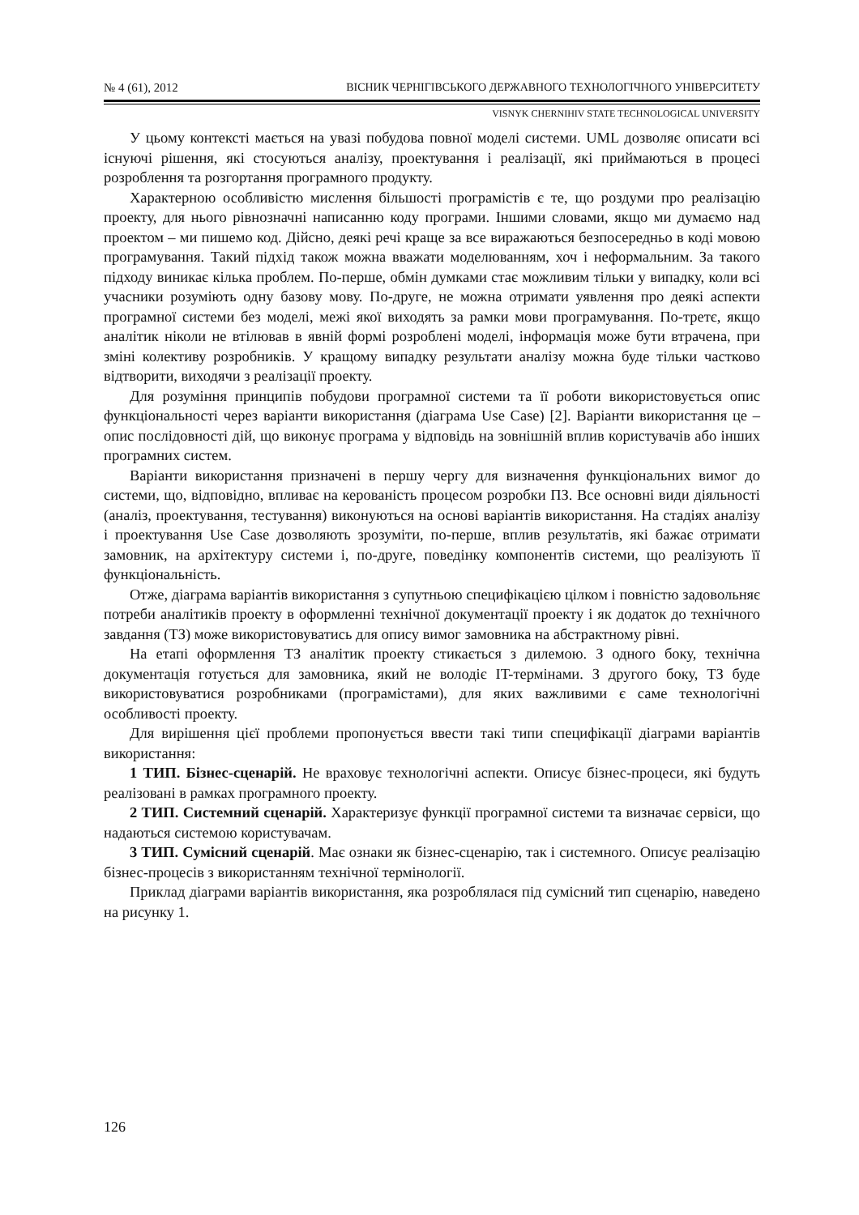№ 4 (61), 2012 ВІСНИК ЧЕРНІГІВСЬКОГО ДЕРЖАВНОГО ТЕХНОЛОГІЧНОГО УНІВЕРСИТЕТУ
VISNYK CHERNIHIV STATE TECHNOLOGICAL UNIVERSITY
У цьому контексті мається на увазі побудова повної моделі системи. UML дозволяє описати всі існуючі рішення, які стосуються аналізу, проектування і реалізації, які приймаються в процесі розроблення та розгортання програмного продукту.
Характерною особливістю мислення більшості програмістів є те, що роздуми про реалізацію проекту, для нього рівнозначні написанню коду програми. Іншими словами, якщо ми думаємо над проектом – ми пишемо код. Дійсно, деякі речі краще за все виражаються безпосередньо в коді мовою програмування. Такий підхід також можна вважати моделюванням, хоч і неформальним. За такого підходу виникає кілька проблем. По-перше, обмін думками стає можливим тільки у випадку, коли всі учасники розуміють одну базову мову. По-друге, не можна отримати уявлення про деякі аспекти програмної системи без моделі, межі якої виходять за рамки мови програмування. По-третє, якщо аналітик ніколи не втілював в явній формі розроблені моделі, інформація може бути втрачена, при зміні колективу розробників. У кращому випадку результати аналізу можна буде тільки частково відтворити, виходячи з реалізації проекту.
Для розуміння принципів побудови програмної системи та її роботи використовується опис функціональності через варіанти використання (діаграма Use Case) [2]. Варіанти використання це – опис послідовності дій, що виконує програма у відповідь на зовнішній вплив користувачів або інших програмних систем.
Варіанти використання призначені в першу чергу для визначення функціональних вимог до системи, що, відповідно, впливає на керованість процесом розробки ПЗ. Все основні види діяльності (аналіз, проектування, тестування) виконуються на основі варіантів використання. На стадіях аналізу і проектування Use Case дозволяють зрозуміти, по-перше, вплив результатів, які бажає отримати замовник, на архітектуру системи і, по-друге, поведінку компонентів системи, що реалізують її функціональність.
Отже, діаграма варіантів використання з супутньою специфікацією цілком і повністю задовольняє потреби аналітиків проекту в оформленні технічної документації проекту і як додаток до технічного завдання (ТЗ) може використовуватись для опису вимог замовника на абстрактному рівні.
На етапі оформлення ТЗ аналітик проекту стикається з дилемою. З одного боку, технічна документація готується для замовника, який не володіє IT-термінами. З другого боку, ТЗ буде використовуватися розробниками (програмістами), для яких важливими є саме технологічні особливості проекту.
Для вирішення цієї проблеми пропонується ввести такі типи специфікації діаграми варіантів використання:
1 ТИП. Бізнес-сценарій. Не враховує технологічні аспекти. Описує бізнес-процеси, які будуть реалізовані в рамках програмного проекту.
2 ТИП. Системний сценарій. Характеризує функції програмної системи та визначає сервіси, що надаються системою користувачам.
3 ТИП. Сумісний сценарій. Має ознаки як бізнес-сценарію, так і системного. Описує реалізацію бізнес-процесів з використанням технічної термінології.
Приклад діаграми варіантів використання, яка розроблялася під сумісний тип сценарію, наведено на рисунку 1.
126